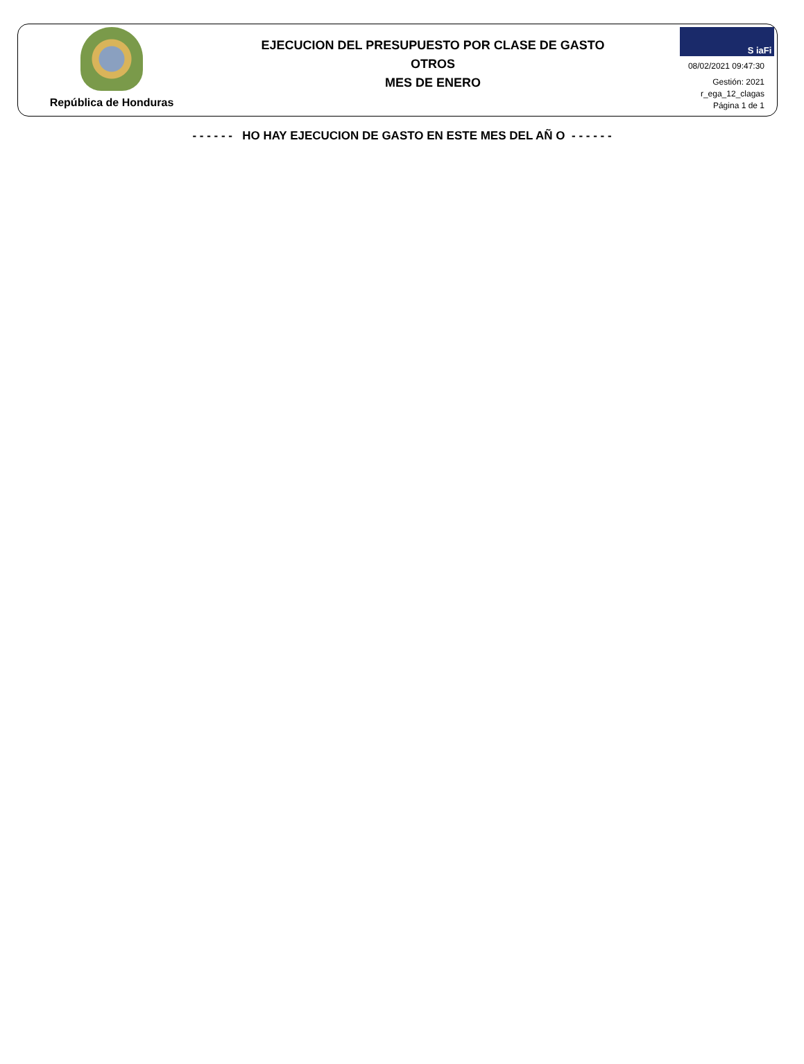República de Honduras
EJECUCION DEL PRESUPUESTO POR CLASE DE GASTO
OTROS
MES DE ENERO
S iaFi
08/02/2021 09:47:30
Gestión: 2021
r_ega_12_clagas
Página 1 de 1
- - - - - - HO HAY EJECUCION DE GASTO EN ESTE MES DEL AÑ O - - - - - -